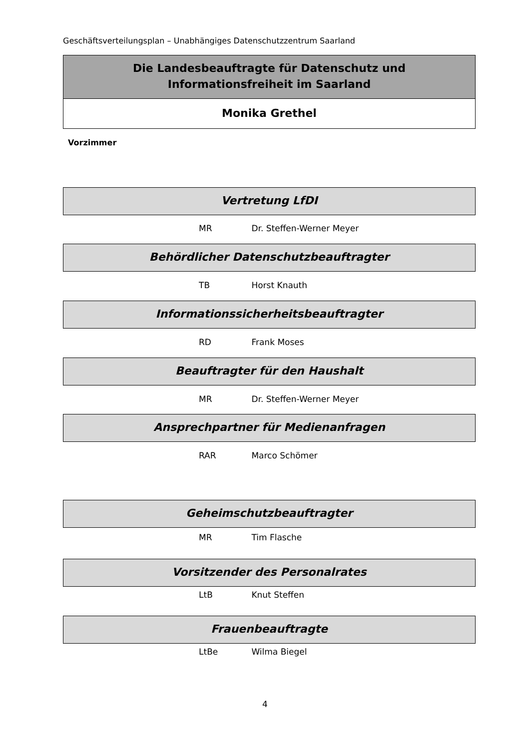Geschäftsverteilungsplan – Unabhängiges Datenschutzzentrum Saarland
Die Landesbeauftragte für Datenschutz und
Informationsfreiheit im Saarland
Monika Grethel
Vorzimmer
Vertretung LfDI
MR Dr. Steffen-Werner Meyer
Behördlicher Datenschutzbeauftragter
TB Horst Knauth
Informationssicherheitsbeauftragter
RD Frank Moses
Beauftragter für den Haushalt
MR Dr. Steffen-Werner Meyer
Ansprechpartner für Medienanfragen
RAR Marco Schömer
Geheimschutzbeauftragter
MR Tim Flasche
Vorsitzender des Personalrates
LtB Knut Steffen
Frauenbeauftragte
LtBe Wilma Biegel
4